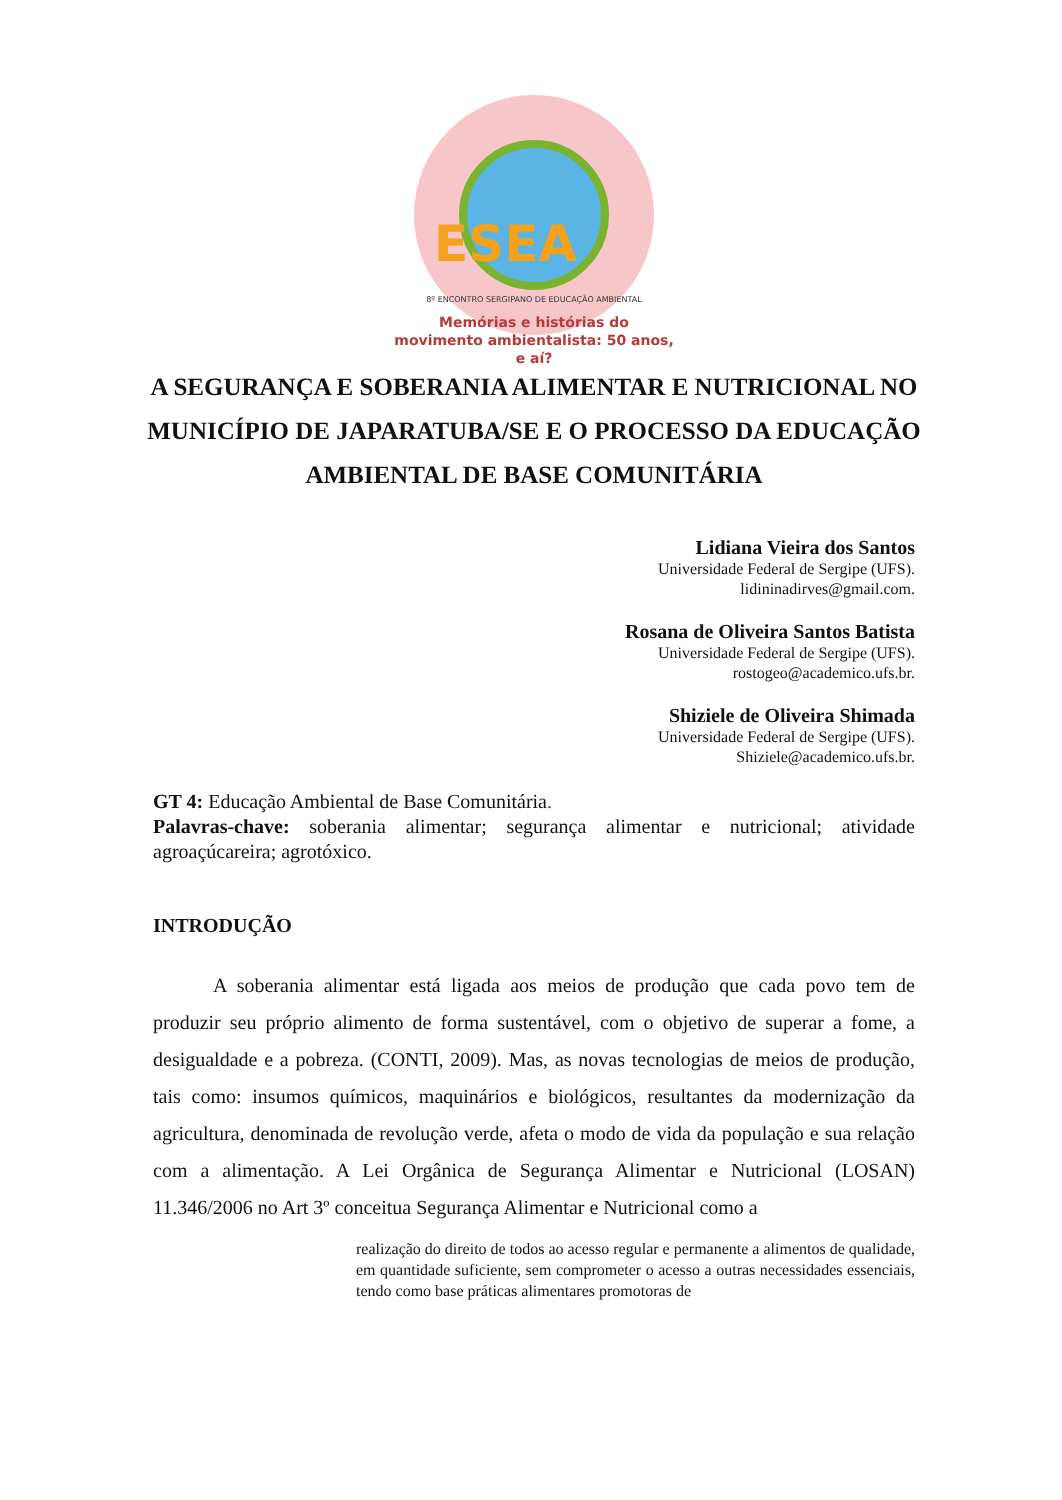ESEA
8º ENCONTRO SERGIPANO DE EDUCAÇÃO AMBIENTAL
Memórias e histórias do movimento ambientalista: 50 anos, e aí?
A SEGURANÇA E SOBERANIA ALIMENTAR E NUTRICIONAL NO MUNICÍPIO DE JAPARATUBA/SE E O PROCESSO DA EDUCAÇÃO AMBIENTAL DE BASE COMUNITÁRIA
Lidiana Vieira dos Santos
Universidade Federal de Sergipe (UFS).
lidininadirves@gmail.com.
Rosana de Oliveira Santos Batista
Universidade Federal de Sergipe (UFS).
rostogeo@academico.ufs.br.
Shiziele de Oliveira Shimada
Universidade Federal de Sergipe (UFS).
Shiziele@academico.ufs.br.
GT 4: Educação Ambiental de Base Comunitária.
Palavras-chave: soberania alimentar; segurança alimentar e nutricional; atividade agroaçúcareira; agrotóxico.
INTRODUÇÃO
   A soberania alimentar está ligada aos meios de produção que cada povo tem de produzir seu próprio alimento de forma sustentável, com o objetivo de superar a fome, a desigualdade e a pobreza. (CONTI, 2009). Mas, as novas tecnologias de meios de produção, tais como: insumos químicos, maquinários e biológicos, resultantes da modernização da agricultura, denominada de revolução verde, afeta o modo de vida da população e sua relação com a alimentação. A Lei Orgânica de Segurança Alimentar e Nutricional (LOSAN) 11.346/2006 no Art 3º conceitua Segurança Alimentar e Nutricional como a
realização do direito de todos ao acesso regular e permanente a alimentos de qualidade, em quantidade suficiente, sem comprometer o acesso a outras necessidades essenciais, tendo como base práticas alimentares promotoras de